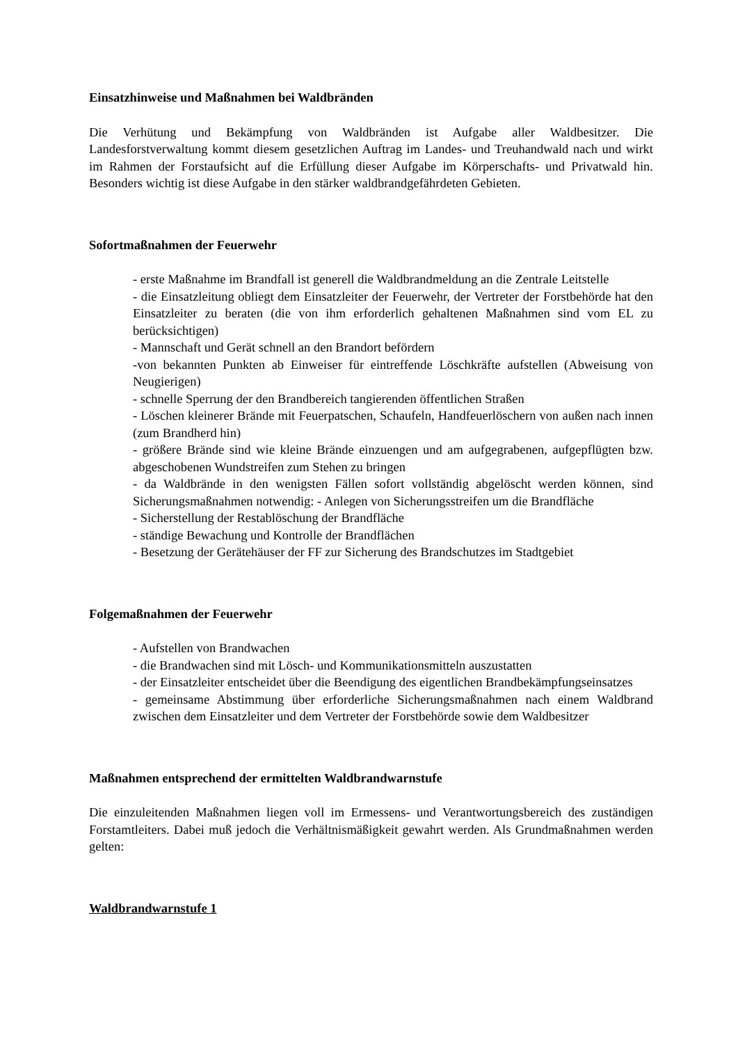Einsatzhinweise und Maßnahmen bei Waldbränden
Die Verhütung und Bekämpfung von Waldbränden ist Aufgabe aller Waldbesitzer. Die Landesforstverwaltung kommt diesem gesetzlichen Auftrag im Landes- und Treuhandwald nach und wirkt im Rahmen der Forstaufsicht auf die Erfüllung dieser Aufgabe im Körperschafts- und Privatwald hin. Besonders wichtig ist diese Aufgabe in den stärker waldbrandgefährdeten Gebieten.
Sofortmaßnahmen der Feuerwehr
- erste Maßnahme im Brandfall ist generell die Waldbrandmeldung an die Zentrale Leitstelle
- die Einsatzleitung obliegt dem Einsatzleiter der Feuerwehr, der Vertreter der Forstbehörde hat den Einsatzleiter zu beraten (die von ihm erforderlich gehaltenen Maßnahmen sind vom EL zu berücksichtigen)
- Mannschaft und Gerät schnell an den Brandort befördern
-von bekannten Punkten ab Einweiser für eintreffende Löschkräfte aufstellen (Abweisung von Neugierigen)
- schnelle Sperrung der den Brandbereich tangierenden öffentlichen Straßen
- Löschen kleinerer Brände mit Feuerpatschen, Schaufeln, Handfeuerlöschern von außen nach innen (zum Brandherd hin)
- größere Brände sind wie kleine Brände einzuengen und am aufgegrabenen, aufgepflügten bzw. abgeschobenen Wundstreifen zum Stehen zu bringen
- da Waldbrände in den wenigsten Fällen sofort vollständig abgelöscht werden können, sind Sicherungsmaßnahmen notwendig: - Anlegen von Sicherungsstreifen um die Brandfläche
- Sicherstellung der Restablöschung der Brandfläche
- ständige Bewachung und Kontrolle der Brandflächen
- Besetzung der Gerätehäuser der FF zur Sicherung des Brandschutzes im Stadtgebiet
Folgemaßnahmen der Feuerwehr
- Aufstellen von Brandwachen
- die Brandwachen sind mit Lösch- und Kommunikationsmitteln auszustatten
- der Einsatzleiter entscheidet über die Beendigung des eigentlichen Brandbekämpfungseinsatzes
- gemeinsame Abstimmung über erforderliche Sicherungsmaßnahmen nach einem Waldbrand zwischen dem Einsatzleiter und dem Vertreter der Forstbehörde sowie dem Waldbesitzer
Maßnahmen entsprechend der ermittelten Waldbrandwarnstufe
Die einzuleitenden Maßnahmen liegen voll im Ermessens- und Verantwortungsbereich des zuständigen Forstamtleiters. Dabei muß jedoch die Verhältnismäßigkeit gewahrt werden. Als Grundmaßnahmen werden gelten:
Waldbrandwarnstufe 1